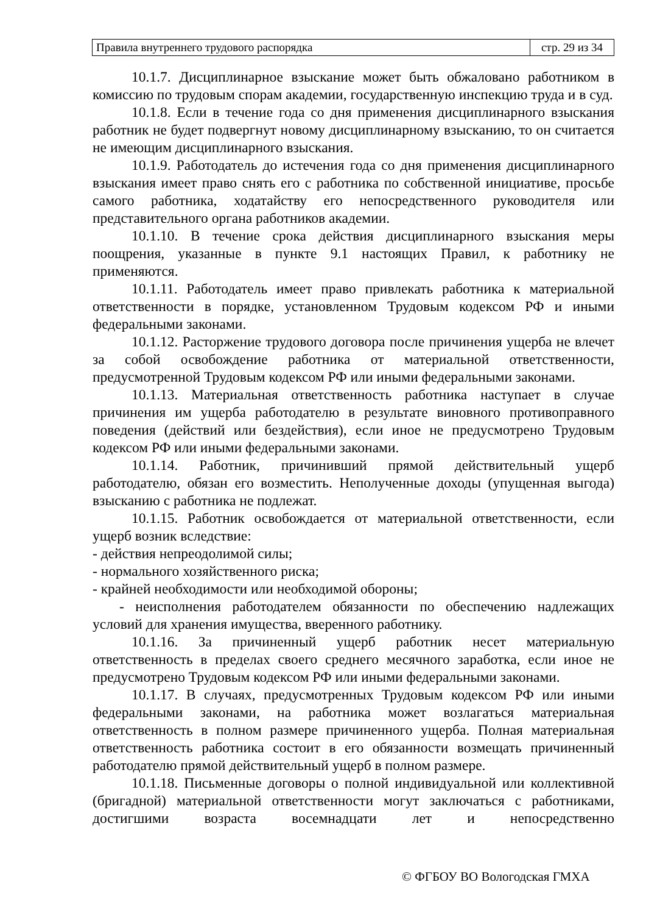| Правила внутреннего трудового распорядка | стр. 29 из 34 |
10.1.7. Дисциплинарное взыскание может быть обжаловано работником в комиссию по трудовым спорам академии, государственную инспекцию труда и в суд.
10.1.8. Если в течение года со дня применения дисциплинарного взыскания работник не будет подвергнут новому дисциплинарному взысканию, то он считается не имеющим дисциплинарного взыскания.
10.1.9. Работодатель до истечения года со дня применения дисциплинарного взыскания имеет право снять его с работника по собственной инициативе, просьбе самого работника, ходатайству его непосредственного руководителя или представительного органа работников академии.
10.1.10. В течение срока действия дисциплинарного взыскания меры поощрения, указанные в пункте 9.1 настоящих Правил, к работнику не применяются.
10.1.11. Работодатель имеет право привлекать работника к материальной ответственности в порядке, установленном Трудовым кодексом РФ и иными федеральными законами.
10.1.12. Расторжение трудового договора после причинения ущерба не влечет за собой освобождение работника от материальной ответственности, предусмотренной Трудовым кодексом РФ или иными федеральными законами.
10.1.13. Материальная ответственность работника наступает в случае причинения им ущерба работодателю в результате виновного противоправного поведения (действий или бездействия), если иное не предусмотрено Трудовым кодексом РФ или иными федеральными законами.
10.1.14. Работник, причинивший прямой действительный ущерб работодателю, обязан его возместить. Неполученные доходы (упущенная выгода) взысканию с работника не подлежат.
10.1.15. Работник освобождается от материальной ответственности, если ущерб возник вследствие:
- действия непреодолимой силы;
- нормального хозяйственного риска;
- крайней необходимости или необходимой обороны;
- неисполнения работодателем обязанности по обеспечению надлежащих условий для хранения имущества, вверенного работнику.
10.1.16. За причиненный ущерб работник несет материальную ответственность в пределах своего среднего месячного заработка, если иное не предусмотрено Трудовым кодексом РФ или иными федеральными законами.
10.1.17. В случаях, предусмотренных Трудовым кодексом РФ или иными федеральными законами, на работника может возлагаться материальная ответственность в полном размере причиненного ущерба. Полная материальная ответственность работника состоит в его обязанности возмещать причиненный работодателю прямой действительный ущерб в полном размере.
10.1.18. Письменные договоры о полной индивидуальной или коллективной (бригадной) материальной ответственности могут заключаться с работниками, достигшими возраста восемнадцати лет и непосредственно
© ФГБОУ ВО Вологодская ГМХА